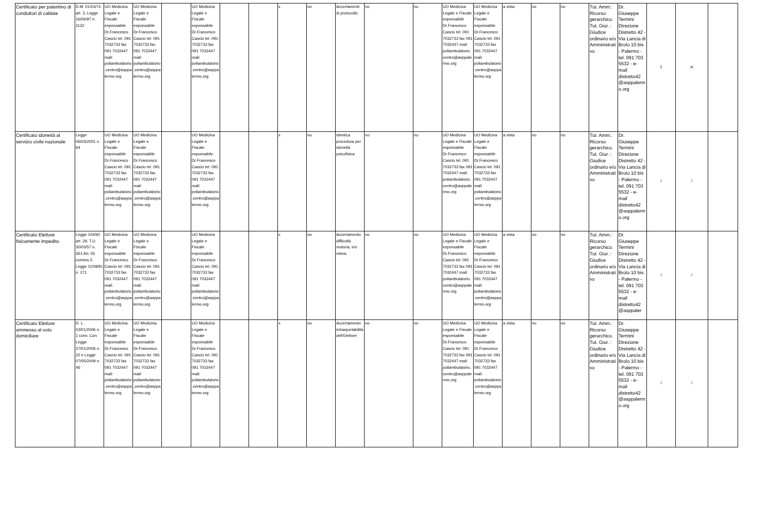| Certificato per patentino di conduttori di caldaie | D.M. 01/03/74 art. 3; Legge 16/06/97 n. 1132 | UO Medicina Legale e Fiscale esponsabile Dr.Francesco Cascio tel. 091 7032733 fax 091 7032447 mail: poliambulatorio.centro@asppalermo.org | UO Medicina Legale e Fiscale esponsabile Dr.Francesco Cascio tel. 091 7032733 fax 091 7032447 mail: poliambulatorio.centro@asppalermo.org | | UO Medicina Legale e Fiscale esponsabile Dr.Francesco Cascio tel. 091 7032733 fax 091 7032447 mail: poliambulatorio.centro@asppalermo.org | | | x | no | Accertamenti di protocollo | no | no | UO Medicina Legale e Fiscale esponsabile Dr.Francesco Cascio tel. 091 7032733 fax 091 7032447 mail: poliambulatorio.centro@asppalermo.org | UO Medicina Legale e Fiscale esponsabile Dr.Francesco Cascio tel. 091 7032733 fax 091 7032447 mail: poliambulatorio.centro@asppalermo.org | a vista | no | no | Tut. Amm.: Ricorso gerarchico. Tut. Giur. : Giudice ordinario e/o Amministrativo | Dr. Giuseppe Termini Direzione Distretto 42 - Via Lancia di Brolo 10 bis - Palermo - tel. 091 703 5532 - e-mail distretto42 @asppalermo.org | 1 | si | |
| Certificato idoneità al servizio civile nazionale | Legge 06/03/2001 n. 64 | UO Medicina Legale e Fiscale esponsabile Dr.Francesco Cascio tel. 091 7032733 fax 091 7032447 mail: poliambulatorio.centro@asppalermo.org | UO Medicina Legale e Fiscale esponsabile Dr.Francesco Cascio tel. 091 7032733 fax 091 7032447 mail: poliambulatorio.centro@asppalermo.org | | UO Medicina Legale e Fiscale esponsabile Dr.Francesco Cascio tel. 091 7032733 fax 091 7032447 mail: poliambulatorio.centro@asppalermo.org | | | x | no | Identica procedura per idoneità psicofisica | no | no | UO Medicina Legale e Fiscale esponsabile Dr.Francesco Cascio tel. 091 7032733 fax 091 7032447 mail: poliambulatorio.centro@asppalermo.org | UO Medicina Legale e Fiscale esponsabile Dr.Francesco Cascio tel. 091 7032733 fax 091 7032447 mail: poliambulatorio.centro@asppalermo.org | a vista | no | no | Tut. Amm.: Ricorso gerarchico. Tut. Giur. : Giudice ordinario e/o Amministrativo | Dr. Giuseppe Termini Direzione Distretto 42 - Via Lancia di Brolo 10 bis - Palermo - tel. 091 703 5532 - e-mail distretto42 @asppalermo.org | / | / | |
| Certificato Elettore fisicamente impedito | Legge 104/92 art. 29, T.U. 30/03/57 n. 361 Art. 55 comma 2; Legge 11/08/91 n. 271 | UO Medicina Legale e Fiscale esponsabile Dr.Francesco Cascio tel. 091 7032733 fax 091 7032447 mail: poliambulatorio.centro@asppalermo.org | UO Medicina Legale e Fiscale esponsabile Dr.Francesco Cascio tel. 091 7032733 fax 091 7032447 mail: poliambulatorio.centro@asppalermo.org | | UO Medicina Legale e Fiscale esponsabile Dr.Francesco Cascio tel. 091 7032733 fax 091 7032447 mail: poliambulatorio.centro@asppalermo.org | | | x | no | Accertamento difficoltà motoria, e/o visiva. | no | no | UO Medicina Legale e Fiscale esponsabile Dr.Francesco Cascio tel. 091 7032733 fax 091 7032447 mail: poliambulatorio.centro@asppalermo.org | UO Medicina Legale e Fiscale esponsabile Dr.Francesco Cascio tel. 091 7032733 fax 091 7032447 mail: poliambulatorio.centro@asppalermo.org | a vista | no | no | Tut. Amm.: Ricorso gerarchico. Tut. Giur. : Giudice ordinario e/o Amministrativo | Dr. Giuseppe Termini Direzione Distretto 42 - Via Lancia di Brolo 10 bis - Palermo - tel. 091 703 5532 - e-mail distretto42 @asppaler | / | / | |
| Certificato Elettore ammesso al voto domiciliare | D. L. 03/01/2006 n. 1 conv. Con Legge 27/01/2006 n. 22 e Legge 07/05/2009 n. 46 | UO Medicina Legale e Fiscale esponsabile Dr.Francesco Cascio tel. 091 7032733 fax 091 7032447 mail: poliambulatorio.centro@asppalermo.org | UO Medicina Legale e Fiscale esponsabile Dr.Francesco Cascio tel. 091 7032733 fax 091 7032447 mail: poliambulatorio.centro@asppalermo.org | | UO Medicina Legale e Fiscale esponsabile Dr.Francesco Cascio tel. 091 7032733 fax 091 7032447 mail: poliambulatorio.centro@asppalermo.org | | | x | no | Accertamento intrasportabilità dell'Elettore | no | no | UO Medicina Legale e Fiscale esponsabile Dr.Francesco Cascio tel. 091 7032733 fax 091 7032447 mail: poliambulatorio.centro@asppalermo.org | UO Medicina Legale e Fiscale esponsabile Dr.Francesco Cascio tel. 091 7032733 fax 091 7032447 mail: poliambulatorio.centro@asppalermo.org | a vista | no | no | Tut. Amm.: Ricorso gerarchico. Tut. Giur. : Giudice ordinario e/o Amministrativo | Dr. Giuseppe Termini Direzione Distretto 42 - Via Lancia di Brolo 10 bis - Palermo - tel. 091 703 5532 - e-mail distretto42 @asppalermo.org | / | / | |